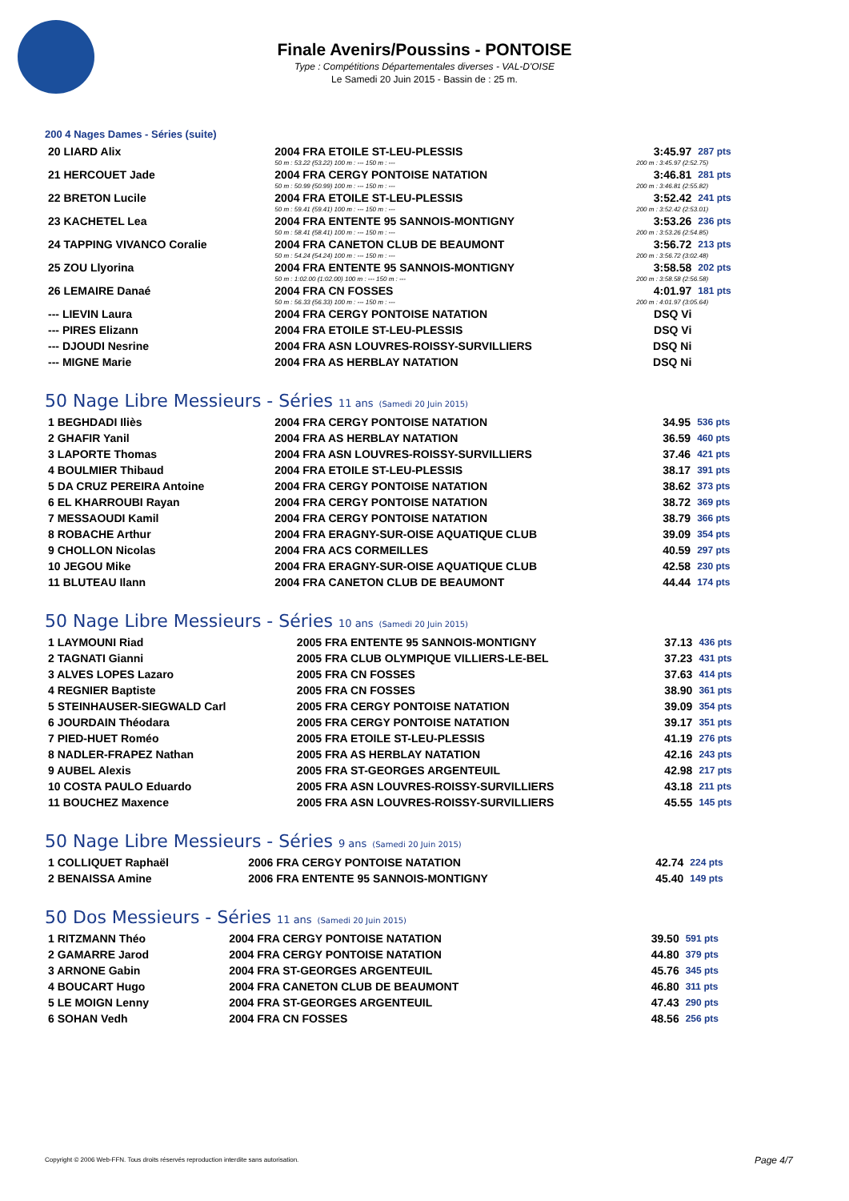Finale Avenirs/Poussins - PONTOISE
Type : Compétitions Départementales diverses - VAL-D'OISE
Le Samedi 20 Juin 2015 - Bassin de : 25 m.
200 4 Nages Dames - Séries (suite)
| 20 LIARD Alix | 2004 FRA ETOILE ST-LEU-PLESSIS | 3:45.97 | 287 pts |
| | 50 m : 53.22 (53.22) 100 m : --- 150 m : --- | 200 m : 3:45.97 (2:52.75) | |
| 21 HERCOUET Jade | 2004 FRA CERGY PONTOISE NATATION | 3:46.81 | 281 pts |
| | 50 m : 50.99 (50.99) 100 m : --- 150 m : --- | 200 m : 3:46.81 (2:55.82) | |
| 22 BRETON Lucile | 2004 FRA ETOILE ST-LEU-PLESSIS | 3:52.42 | 241 pts |
| | 50 m : 59.41 (59.41) 100 m : --- 150 m : --- | 200 m : 3:52.42 (2:53.01) | |
| 23 KACHETEL Lea | 2004 FRA ENTENTE 95 SANNOIS-MONTIGNY | 3:53.26 | 236 pts |
| | 50 m : 58.41 (58.41) 100 m : --- 150 m : --- | 200 m : 3:53.26 (2:54.85) | |
| 24 TAPPING VIVANCO Coralie | 2004 FRA CANETON CLUB DE BEAUMONT | 3:56.72 | 213 pts |
| | 50 m : 54.24 (54.24) 100 m : --- 150 m : --- | 200 m : 3:56.72 (3:02.48) | |
| 25 ZOU Llyorina | 2004 FRA ENTENTE 95 SANNOIS-MONTIGNY | 3:58.58 | 202 pts |
| | 50 m : 1:02.00 (1:02.00) 100 m : --- 150 m : --- | 200 m : 3:58.58 (2:56.58) | |
| 26 LEMAIRE Danaé | 2004 FRA CN FOSSES | 4:01.97 | 181 pts |
| | 50 m : 56.33 (56.33) 100 m : --- 150 m : --- | 200 m : 4:01.97 (3:05.64) | |
| --- LIEVIN Laura | 2004 FRA CERGY PONTOISE NATATION | DSQ Vi | |
| --- PIRES Elizann | 2004 FRA ETOILE ST-LEU-PLESSIS | DSQ Vi | |
| --- DJOUDI Nesrine | 2004 FRA ASN LOUVRES-ROISSY-SURVILLIERS | DSQ Ni | |
| --- MIGNE Marie | 2004 FRA AS HERBLAY NATATION | DSQ Ni | |
50 Nage Libre Messieurs - Séries 11 ans (Samedi 20 Juin 2015)
| 1 BEGHDADI Iliès | 2004 FRA CERGY PONTOISE NATATION | 34.95 | 536 pts |
| 2 GHAFIR Yanil | 2004 FRA AS HERBLAY NATATION | 36.59 | 460 pts |
| 3 LAPORTE Thomas | 2004 FRA ASN LOUVRES-ROISSY-SURVILLIERS | 37.46 | 421 pts |
| 4 BOULMIER Thibaud | 2004 FRA ETOILE ST-LEU-PLESSIS | 38.17 | 391 pts |
| 5 DA CRUZ PEREIRA Antoine | 2004 FRA CERGY PONTOISE NATATION | 38.62 | 373 pts |
| 6 EL KHARROUBI Rayan | 2004 FRA CERGY PONTOISE NATATION | 38.72 | 369 pts |
| 7 MESSAOUDI Kamil | 2004 FRA CERGY PONTOISE NATATION | 38.79 | 366 pts |
| 8 ROBACHE Arthur | 2004 FRA ERAGNY-SUR-OISE AQUATIQUE CLUB | 39.09 | 354 pts |
| 9 CHOLLON Nicolas | 2004 FRA ACS CORMEILLES | 40.59 | 297 pts |
| 10 JEGOU Mike | 2004 FRA ERAGNY-SUR-OISE AQUATIQUE CLUB | 42.58 | 230 pts |
| 11 BLUTEAU Ilann | 2004 FRA CANETON CLUB DE BEAUMONT | 44.44 | 174 pts |
50 Nage Libre Messieurs - Séries 10 ans (Samedi 20 Juin 2015)
| 1 LAYMOUNI Riad | 2005 FRA ENTENTE 95 SANNOIS-MONTIGNY | 37.13 | 436 pts |
| 2 TAGNATI Gianni | 2005 FRA CLUB OLYMPIQUE VILLIERS-LE-BEL | 37.23 | 431 pts |
| 3 ALVES LOPES Lazaro | 2005 FRA CN FOSSES | 37.63 | 414 pts |
| 4 REGNIER Baptiste | 2005 FRA CN FOSSES | 38.90 | 361 pts |
| 5 STEINHAUSER-SIEGWALD Carl | 2005 FRA CERGY PONTOISE NATATION | 39.09 | 354 pts |
| 6 JOURDAIN Théodara | 2005 FRA CERGY PONTOISE NATATION | 39.17 | 351 pts |
| 7 PIED-HUET Roméo | 2005 FRA ETOILE ST-LEU-PLESSIS | 41.19 | 276 pts |
| 8 NADLER-FRAPEZ Nathan | 2005 FRA AS HERBLAY NATATION | 42.16 | 243 pts |
| 9 AUBEL Alexis | 2005 FRA ST-GEORGES ARGENTEUIL | 42.98 | 217 pts |
| 10 COSTA PAULO Eduardo | 2005 FRA ASN LOUVRES-ROISSY-SURVILLIERS | 43.18 | 211 pts |
| 11 BOUCHEZ Maxence | 2005 FRA ASN LOUVRES-ROISSY-SURVILLIERS | 45.55 | 145 pts |
50 Nage Libre Messieurs - Séries 9 ans (Samedi 20 Juin 2015)
| 1 COLLIQUET Raphaël | 2006 FRA CERGY PONTOISE NATATION | 42.74 | 224 pts |
| 2 BENAISSA Amine | 2006 FRA ENTENTE 95 SANNOIS-MONTIGNY | 45.40 | 149 pts |
50 Dos Messieurs - Séries 11 ans (Samedi 20 Juin 2015)
| 1 RITZMANN Théo | 2004 FRA CERGY PONTOISE NATATION | 39.50 | 591 pts |
| 2 GAMARRE Jarod | 2004 FRA CERGY PONTOISE NATATION | 44.80 | 379 pts |
| 3 ARNONE Gabin | 2004 FRA ST-GEORGES ARGENTEUIL | 45.76 | 345 pts |
| 4 BOUCART Hugo | 2004 FRA CANETON CLUB DE BEAUMONT | 46.80 | 311 pts |
| 5 LE MOIGN Lenny | 2004 FRA ST-GEORGES ARGENTEUIL | 47.43 | 290 pts |
| 6 SOHAN Vedh | 2004 FRA CN FOSSES | 48.56 | 256 pts |
Copyright © 2006 Web-FFN. Tous droits réservés reproduction interdite sans autorisation.
Page 4/7